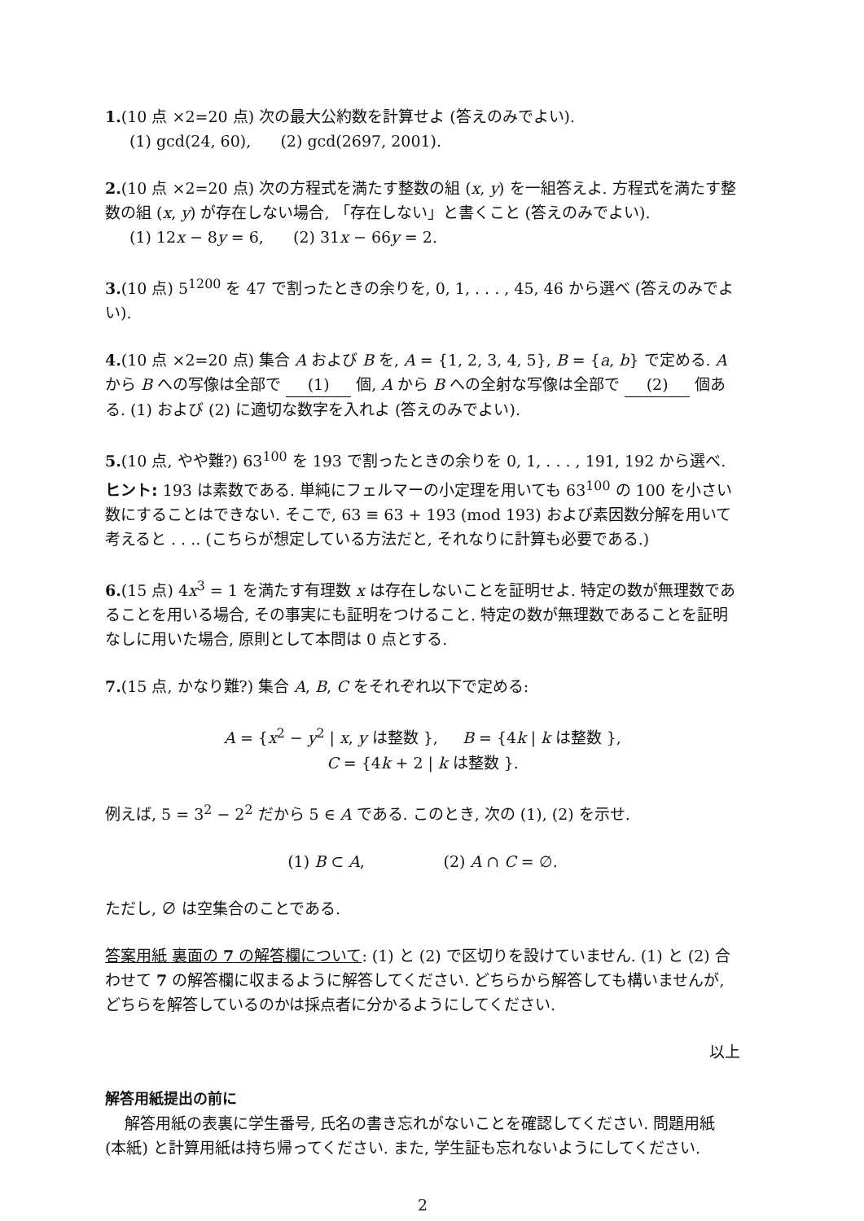1.(10 点 ×2=20 点) 次の最大公約数を計算せよ (答えのみでよい).
(1) gcd(24, 60), (2) gcd(2697, 2001).
2.(10 点 ×2=20 点) 次の方程式を満たす整数の組 (x, y) を一組答えよ. 方程式を満たす整数の組 (x, y) が存在しない場合, 「存在しない」と書くこと (答えのみでよい).
(1) 12x − 8y = 6, (2) 31x − 66y = 2.
3.(10 点) 5<sup>1200</sup> を 47 で割ったときの余りを, 0, 1, . . . , 45, 46 から選べ (答えのみでよい).
4.(10 点 ×2=20 点) 集合 A および B を, A = {1, 2, 3, 4, 5}, B = {a, b} で定める. A から B への写像は全部で (1) 個, A から B への全射な写像は全部で (2) 個ある. (1) および (2) に適切な数字を入れよ (答えのみでよい).
5.(10 点, やや難?) 63<sup>100</sup> を 193 で割ったときの余りを 0, 1, . . . , 191, 192 から選べ.
ヒント: 193 は素数である. 単純にフェルマーの小定理を用いても 63<sup>100</sup> の 100 を小さい数にすることはできない. そこで, 63 ≡ 63 + 193 (mod 193) および素因数分解を用いて考えると . . .. (こちらが想定している方法だと, それなりに計算も必要である.)
6.(15 点) 4x<sup>3</sup> = 1 を満たす有理数 x は存在しないことを証明せよ. 特定の数が無理数であることを用いる場合, その事実にも証明をつけること. 特定の数が無理数であることを証明なしに用いた場合, 原則として本問は 0 点とする.
7.(15 点, かなり難?) 集合 A, B, C をそれぞれ以下で定める:
A = {x<sup>2</sup> − y<sup>2</sup> | x, y は整数 }, B = {4k | k は整数 },
C = {4k + 2 | k は整数 }.
例えば, 5 = 3<sup>2</sup> − 2<sup>2</sup> だから 5 ∈ A である. このとき, 次の (1), (2) を示せ.
(1) B ⊂ A, (2) A ∩ C = ∅.
ただし, ∅ は空集合のことである.
答案用紙 裏面の 7 の解答欄について: (1) と (2) で区切りを設けていません. (1) と (2) 合わせて 7 の解答欄に収まるように解答してください. どちらから解答しても構いませんが, どちらを解答しているのかは採点者に分かるようにしてください.
以上
解答用紙提出の前に
解答用紙の表裏に学生番号, 氏名の書き忘れがないことを確認してください. 問題用紙 (本紙) と計算用紙は持ち帰ってください. また, 学生証も忘れないようにしてください.
2